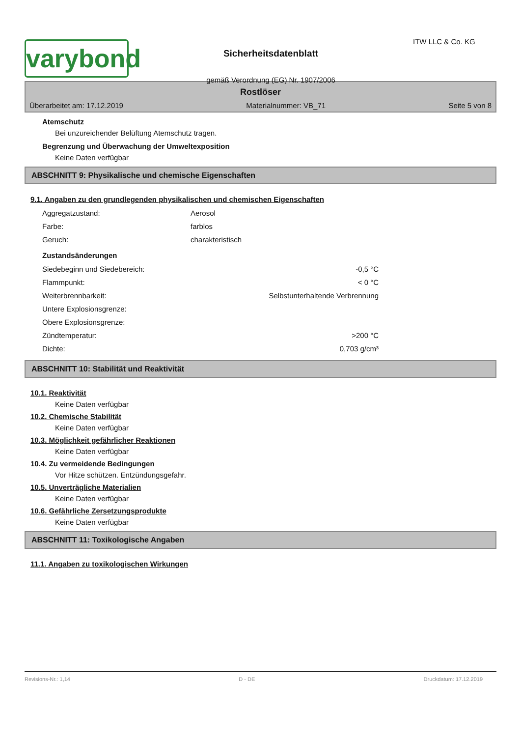varybond
Sicherheitsdatenblatt
gemäß Verordnung (EG) Nr. 1907/2006
ITW LLC & Co. KG
Rostlöser
Überarbeitet am: 17.12.2019 Materialnummer: VB_71 Seite 5 von 8
Atemschutz
Bei unzureichender Belüftung Atemschutz tragen.
Begrenzung und Überwachung der Umweltexposition
Keine Daten verfügbar
ABSCHNITT 9: Physikalische und chemische Eigenschaften
9.1. Angaben zu den grundlegenden physikalischen und chemischen Eigenschaften
| Aggregatzustand: | Aerosol |
| Farbe: | farblos |
| Geruch: | charakteristisch |
Zustandsänderungen
| Siedebeginn und Siedebereich: | -0,5 °C |
| Flammpunkt: | < 0 °C |
| Weiterbrennbarkeit: | Selbstunterhaltende Verbrennung |
| Untere Explosionsgrenze: | |
| Obere Explosionsgrenze: | |
| Zündtemperatur: | >200 °C |
| Dichte: | 0,703 g/cm³ |
ABSCHNITT 10: Stabilität und Reaktivität
10.1. Reaktivität
Keine Daten verfügbar
10.2. Chemische Stabilität
Keine Daten verfügbar
10.3. Möglichkeit gefährlicher Reaktionen
Keine Daten verfügbar
10.4. Zu vermeidende Bedingungen
Vor Hitze schützen. Entzündungsgefahr.
10.5. Unverträgliche Materialien
Keine Daten verfügbar
10.6. Gefährliche Zersetzungsprodukte
Keine Daten verfügbar
ABSCHNITT 11: Toxikologische Angaben
11.1. Angaben zu toxikologischen Wirkungen
Revisions-Nr.: 1,14 D - DE Druckdatum: 17.12.2019